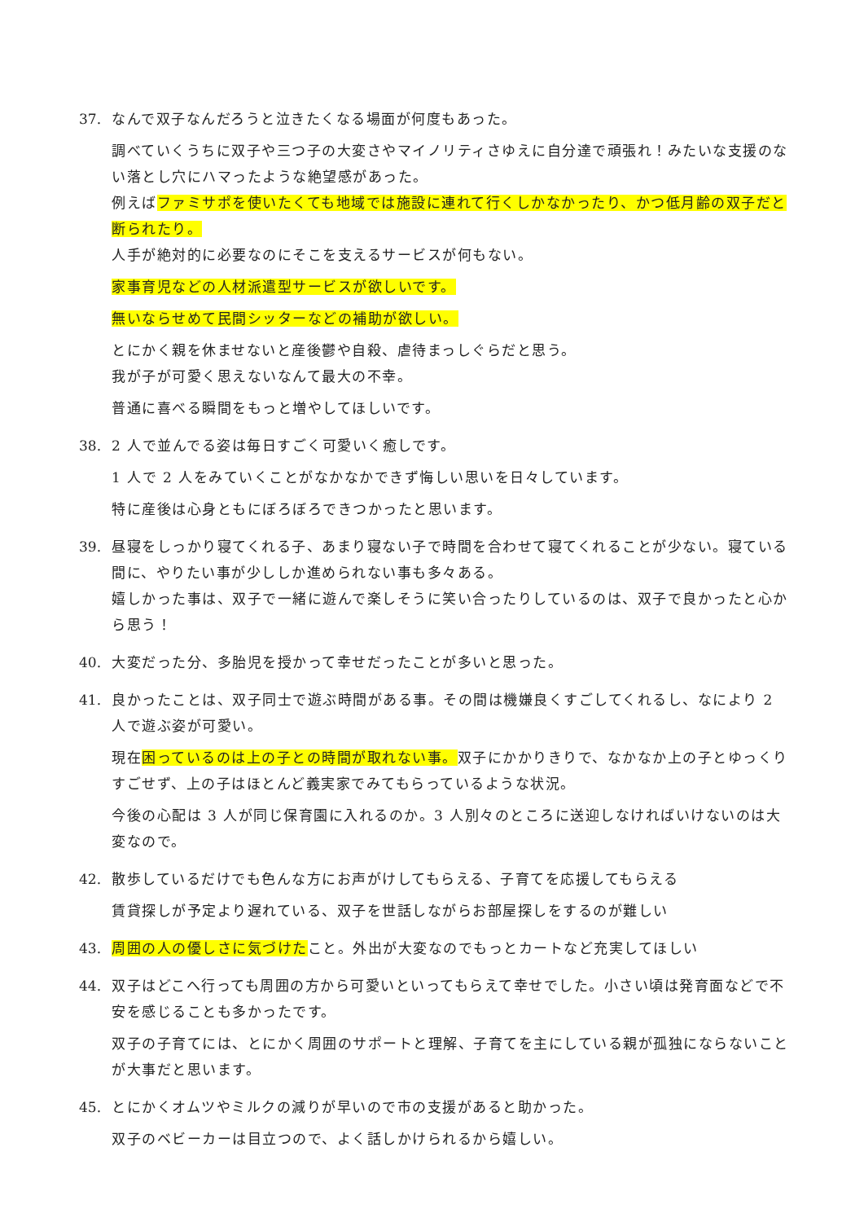37. なんで双子なんだろうと泣きたくなる場面が何度もあった。
調べていくうちに双子や三つ子の大変さやマイノリティさゆえに自分達で頑張れ！みたいな支援のない落とし穴にハマったような絶望感があった。
例えばファミサポを使いたくても地域では施設に連れて行くしかなかったり、かつ低月齢の双子だと断られたり。
人手が絶対的に必要なのにそこを支えるサービスが何もない。
家事育児などの人材派遣型サービスが欲しいです。
無いならせめて民間シッターなどの補助が欲しい。
とにかく親を休ませないと産後鬱や自殺、虐待まっしぐらだと思う。
我が子が可愛く思えないなんて最大の不幸。
普通に喜べる瞬間をもっと増やしてほしいです。
38. 2 人で並んでる姿は毎日すごく可愛いく癒しです。
1 人で 2 人をみていくことがなかなかできず悔しい思いを日々しています。
特に産後は心身ともにぼろぼろできつかったと思います。
39. 昼寝をしっかり寝てくれる子、あまり寝ない子で時間を合わせて寝てくれることが少ない。寝ている間に、やりたい事が少ししか進められない事も多々ある。
嬉しかった事は、双子で一緒に遊んで楽しそうに笑い合ったりしているのは、双子で良かったと心から思う！
40. 大変だった分、多胎児を授かって幸せだったことが多いと思った。
41. 良かったことは、双子同士で遊ぶ時間がある事。その間は機嫌良くすごしてくれるし、なにより 2 人で遊ぶ姿が可愛い。
現在困っているのは上の子との時間が取れない事。双子にかかりきりで、なかなか上の子とゆっくりすごせず、上の子はほとんど義実家でみてもらっているような状況。
今後の心配は 3 人が同じ保育園に入れるのか。3 人別々のところに送迎しなければいけないのは大変なので。
42. 散歩しているだけでも色んな方にお声がけしてもらえる、子育てを応援してもらえる
賃貸探しが予定より遅れている、双子を世話しながらお部屋探しをするのが難しい
43. 周囲の人の優しさに気づけたこと。外出が大変なのでもっとカートなど充実してほしい
44. 双子はどこへ行っても周囲の方から可愛いといってもらえて幸せでした。小さい頃は発育面などで不安を感じることも多かったです。
双子の子育てには、とにかく周囲のサポートと理解、子育てを主にしている親が孤独にならないことが大事だと思います。
45. とにかくオムツやミルクの減りが早いので市の支援があると助かった。
双子のベビーカーは目立つので、よく話しかけられるから嬉しい。